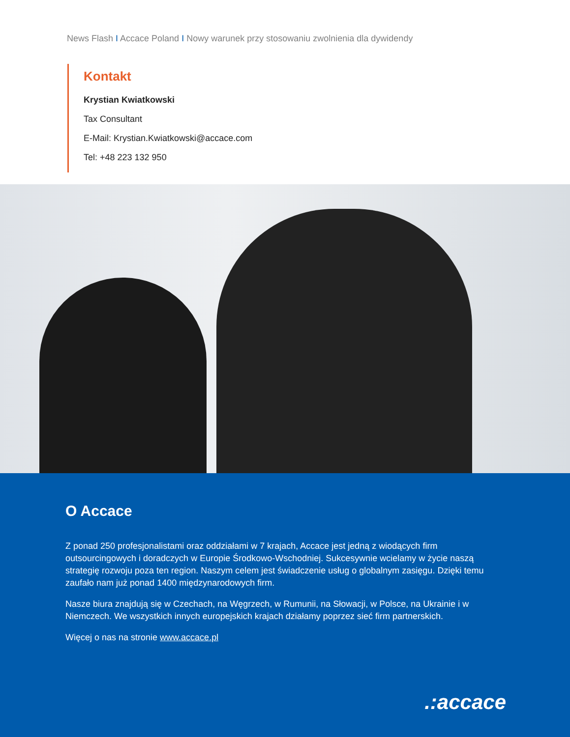News Flash I Accace Poland I Nowy warunek przy stosowaniu zwolnienia dla dywidendy
Kontakt
Krystian Kwiatkowski
Tax Consultant
E-Mail: Krystian.Kwiatkowski@accace.com
Tel: +48 223 132 950
O Accace
Z ponad 250 profesjonalistami oraz oddziałami w 7 krajach, Accace jest jedną z wiodących firm outsourcingowych i doradczych w Europie Środkowo-Wschodniej. Sukcesywnie wcielamy w życie naszą strategię rozwoju poza ten region. Naszym celem jest świadczenie usług o globalnym zasięgu. Dzięki temu zaufało nam już ponad 1400 międzynarodowych firm.
Nasze biura znajdują się w Czechach, na Węgrzech, w Rumunii, na Słowacji, w Polsce, na Ukrainie i w Niemczech. We wszystkich innych europejskich krajach działamy poprzez sieć firm partnerskich.
Więcej o nas na stronie www.accace.pl
.:accace